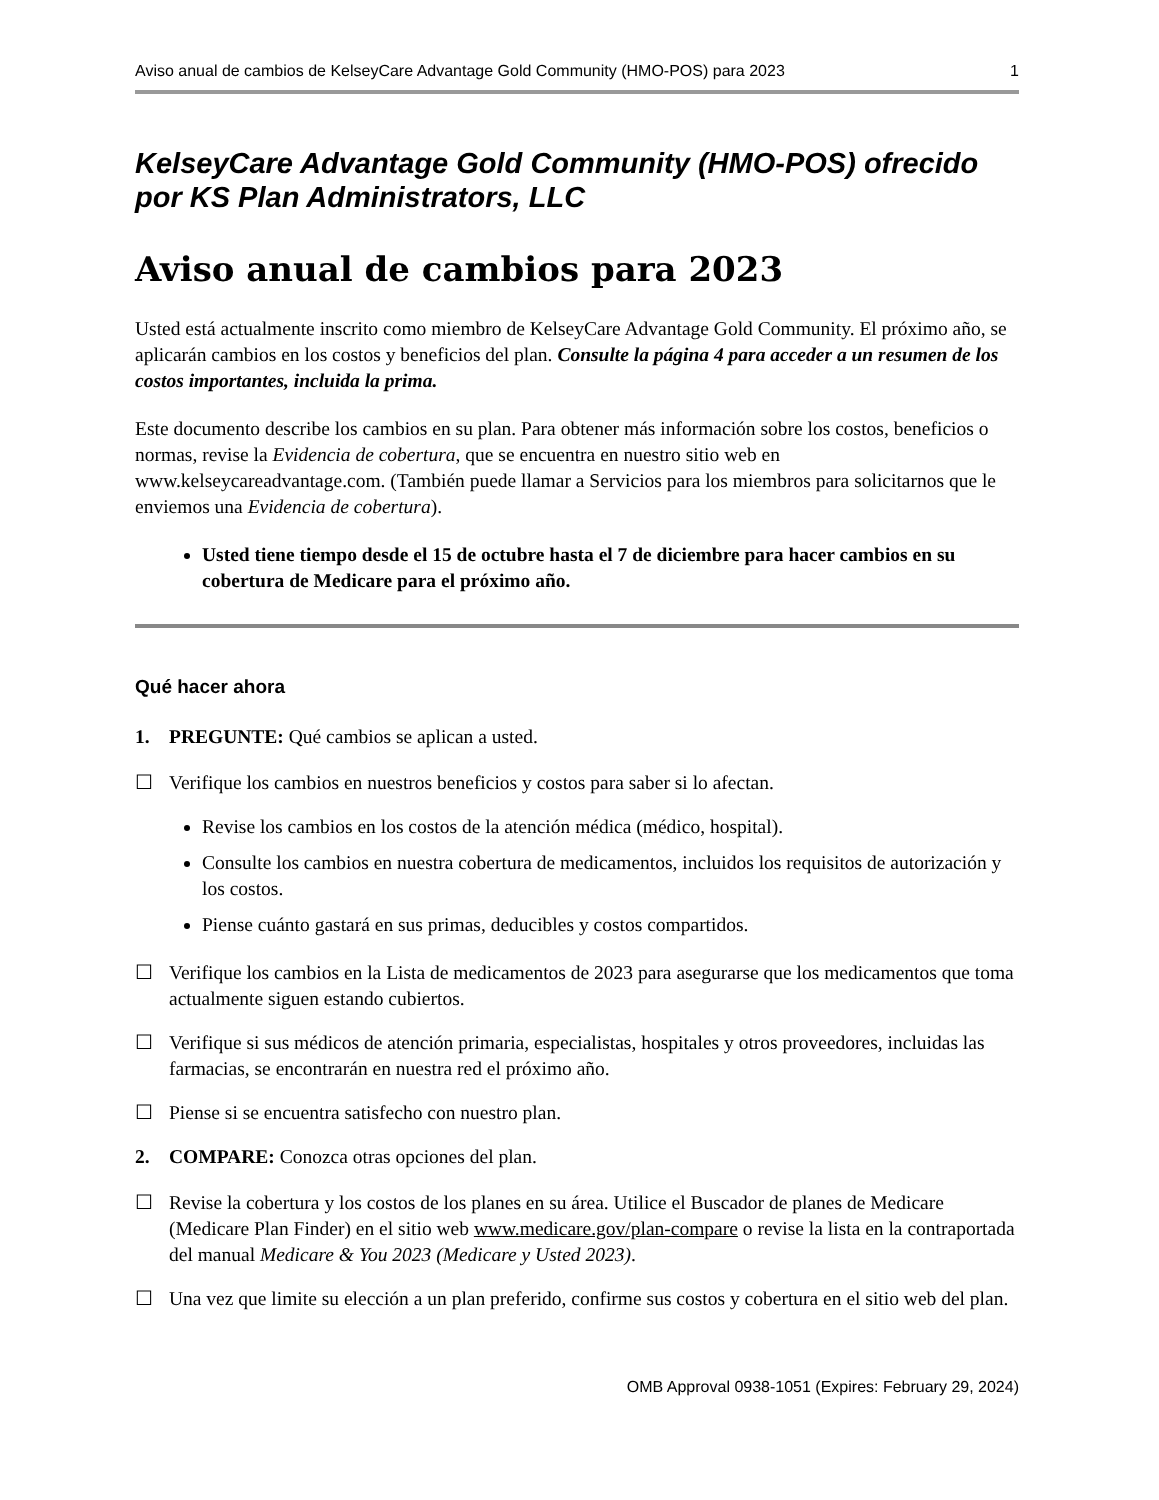Aviso anual de cambios de KelseyCare Advantage Gold Community (HMO-POS) para 2023 1
KelseyCare Advantage Gold Community (HMO-POS) ofrecido por KS Plan Administrators, LLC
Aviso anual de cambios para 2023
Usted está actualmente inscrito como miembro de KelseyCare Advantage Gold Community. El próximo año, se aplicarán cambios en los costos y beneficios del plan. Consulte la página 4 para acceder a un resumen de los costos importantes, incluida la prima.
Este documento describe los cambios en su plan. Para obtener más información sobre los costos, beneficios o normas, revise la Evidencia de cobertura, que se encuentra en nuestro sitio web en www.kelseycareadvantage.com. (También puede llamar a Servicios para los miembros para solicitarnos que le enviemos una Evidencia de cobertura).
Usted tiene tiempo desde el 15 de octubre hasta el 7 de diciembre para hacer cambios en su cobertura de Medicare para el próximo año.
Qué hacer ahora
1. PREGUNTE: Qué cambios se aplican a usted.
☐ Verifique los cambios en nuestros beneficios y costos para saber si lo afectan.
Revise los cambios en los costos de la atención médica (médico, hospital).
Consulte los cambios en nuestra cobertura de medicamentos, incluidos los requisitos de autorización y los costos.
Piense cuánto gastará en sus primas, deducibles y costos compartidos.
☐ Verifique los cambios en la Lista de medicamentos de 2023 para asegurarse que los medicamentos que toma actualmente siguen estando cubiertos.
☐ Verifique si sus médicos de atención primaria, especialistas, hospitales y otros proveedores, incluidas las farmacias, se encontrarán en nuestra red el próximo año.
☐ Piense si se encuentra satisfecho con nuestro plan.
2. COMPARE: Conozca otras opciones del plan.
☐ Revise la cobertura y los costos de los planes en su área. Utilice el Buscador de planes de Medicare (Medicare Plan Finder) en el sitio web www.medicare.gov/plan-compare o revise la lista en la contraportada del manual Medicare & You 2023 (Medicare y Usted 2023).
☐ Una vez que limite su elección a un plan preferido, confirme sus costos y cobertura en el sitio web del plan.
OMB Approval 0938-1051 (Expires: February 29, 2024)